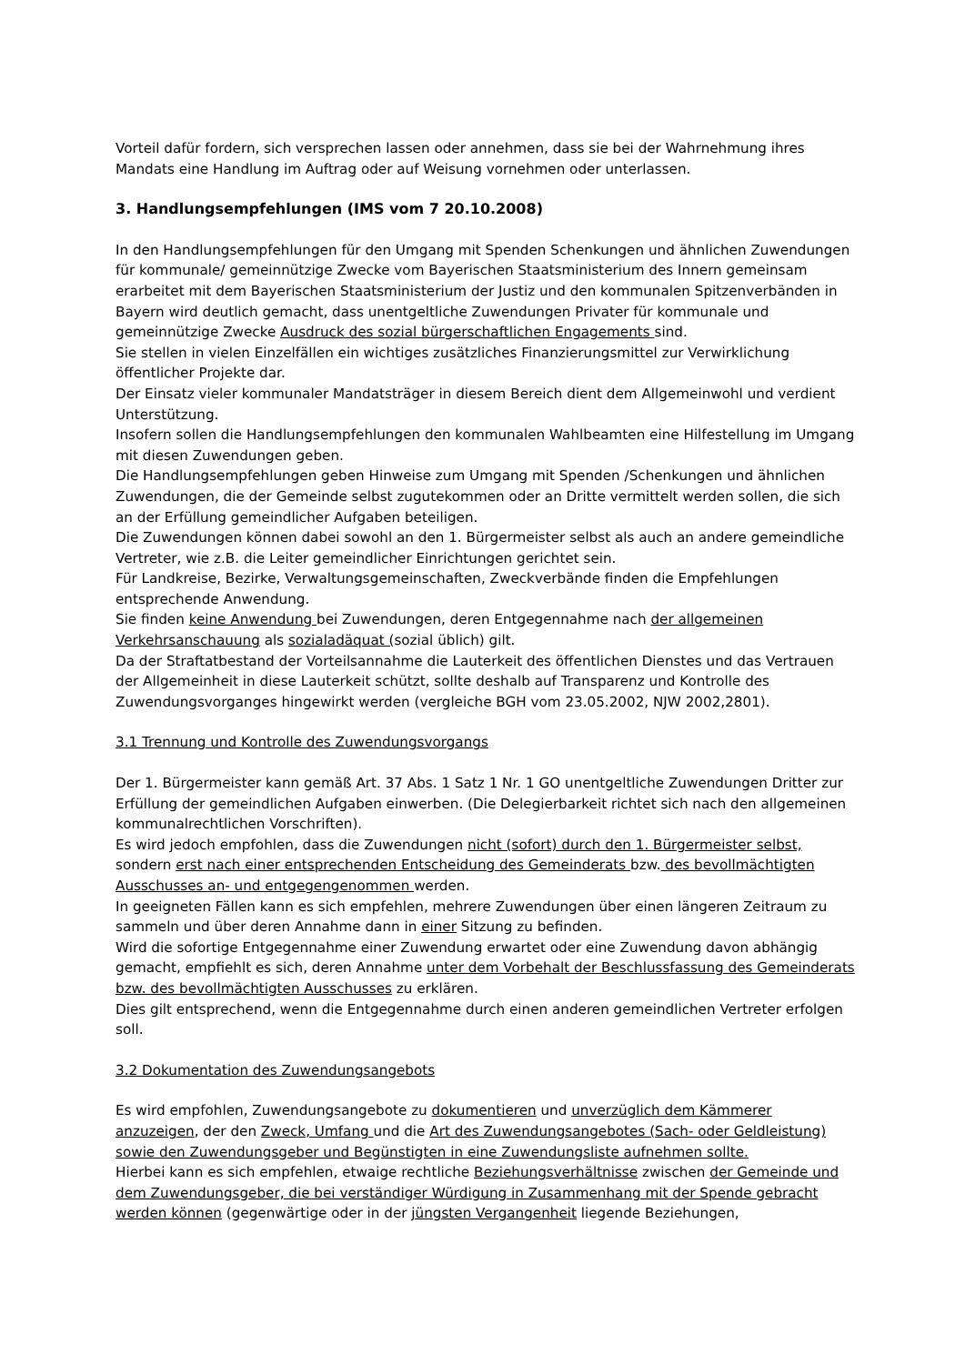Vorteil dafür fordern, sich versprechen lassen oder annehmen, dass sie bei der Wahrnehmung ihres Mandats eine Handlung im Auftrag oder auf Weisung vornehmen oder unterlassen.
3. Handlungsempfehlungen (IMS vom 7 20.10.2008)
In den Handlungsempfehlungen für den Umgang mit Spenden Schenkungen und ähnlichen Zuwendungen für kommunale/ gemeinnützige Zwecke vom Bayerischen Staatsministerium des Innern gemeinsam erarbeitet mit dem Bayerischen Staatsministerium der Justiz und den kommunalen Spitzenverbänden in Bayern wird deutlich gemacht, dass unentgeltliche Zuwendungen Privater für kommunale und gemeinnützige Zwecke Ausdruck des sozial bürgerschaftlichen Engagements sind.
Sie stellen in vielen Einzelfällen ein wichtiges zusätzliches Finanzierungsmittel zur Verwirklichung öffentlicher Projekte dar.
Der Einsatz vieler kommunaler Mandatsträger in diesem Bereich dient dem Allgemeinwohl und verdient Unterstützung.
Insofern sollen die Handlungsempfehlungen den kommunalen Wahlbeamten eine Hilfestellung im Umgang mit diesen Zuwendungen geben.
Die Handlungsempfehlungen geben Hinweise zum Umgang mit Spenden /Schenkungen und ähnlichen Zuwendungen, die der Gemeinde selbst zugutekommen oder an Dritte vermittelt werden sollen, die sich an der Erfüllung gemeindlicher Aufgaben beteiligen.
Die Zuwendungen können dabei sowohl an den 1. Bürgermeister selbst als auch an andere gemeindliche Vertreter, wie z.B. die Leiter gemeindlicher Einrichtungen gerichtet sein.
Für Landkreise, Bezirke, Verwaltungsgemeinschaften, Zweckverbände finden die Empfehlungen entsprechende Anwendung.
Sie finden keine Anwendung bei Zuwendungen, deren Entgegennahme nach der allgemeinen Verkehrsanschauung als sozialadäquat (sozial üblich) gilt.
Da der Straftatbestand der Vorteilsannahme die Lauterkeit des öffentlichen Dienstes und das Vertrauen der Allgemeinheit in diese Lauterkeit schützt, sollte deshalb auf Transparenz und Kontrolle des Zuwendungsvorganges hingewirkt werden (vergleiche BGH vom 23.05.2002, NJW 2002,2801).
3.1 Trennung und Kontrolle des Zuwendungsvorgangs
Der 1. Bürgermeister kann gemäß Art. 37 Abs. 1 Satz 1 Nr. 1 GO unentgeltliche Zuwendungen Dritter zur Erfüllung der gemeindlichen Aufgaben einwerben. (Die Delegierbarkeit richtet sich nach den allgemeinen kommunalrechtlichen Vorschriften).
Es wird jedoch empfohlen, dass die Zuwendungen nicht (sofort) durch den 1. Bürgermeister selbst, sondern erst nach einer entsprechenden Entscheidung des Gemeinderats bzw. des bevollmächtigten Ausschusses an- und entgegengenommen werden.
In geeigneten Fällen kann es sich empfehlen, mehrere Zuwendungen über einen längeren Zeitraum zu sammeln und über deren Annahme dann in einer Sitzung zu befinden.
Wird die sofortige Entgegennahme einer Zuwendung erwartet oder eine Zuwendung davon abhängig gemacht, empfiehlt es sich, deren Annahme unter dem Vorbehalt der Beschlussfassung des Gemeinderats bzw. des bevollmächtigten Ausschusses zu erklären.
Dies gilt entsprechend, wenn die Entgegennahme durch einen anderen gemeindlichen Vertreter erfolgen soll.
3.2 Dokumentation des Zuwendungsangebots
Es wird empfohlen, Zuwendungsangebote zu dokumentieren und unverzüglich dem Kämmerer anzuzeigen, der den Zweck, Umfang und die Art des Zuwendungsangebotes (Sach- oder Geldleistung) sowie den Zuwendungsgeber und Begünstigten in eine Zuwendungsliste aufnehmen sollte.
Hierbei kann es sich empfehlen, etwaige rechtliche Beziehungsverhältnisse zwischen der Gemeinde und dem Zuwendungsgeber, die bei verständiger Würdigung in Zusammenhang mit der Spende gebracht werden können (gegenwärtige oder in der jüngsten Vergangenheit liegende Beziehungen,